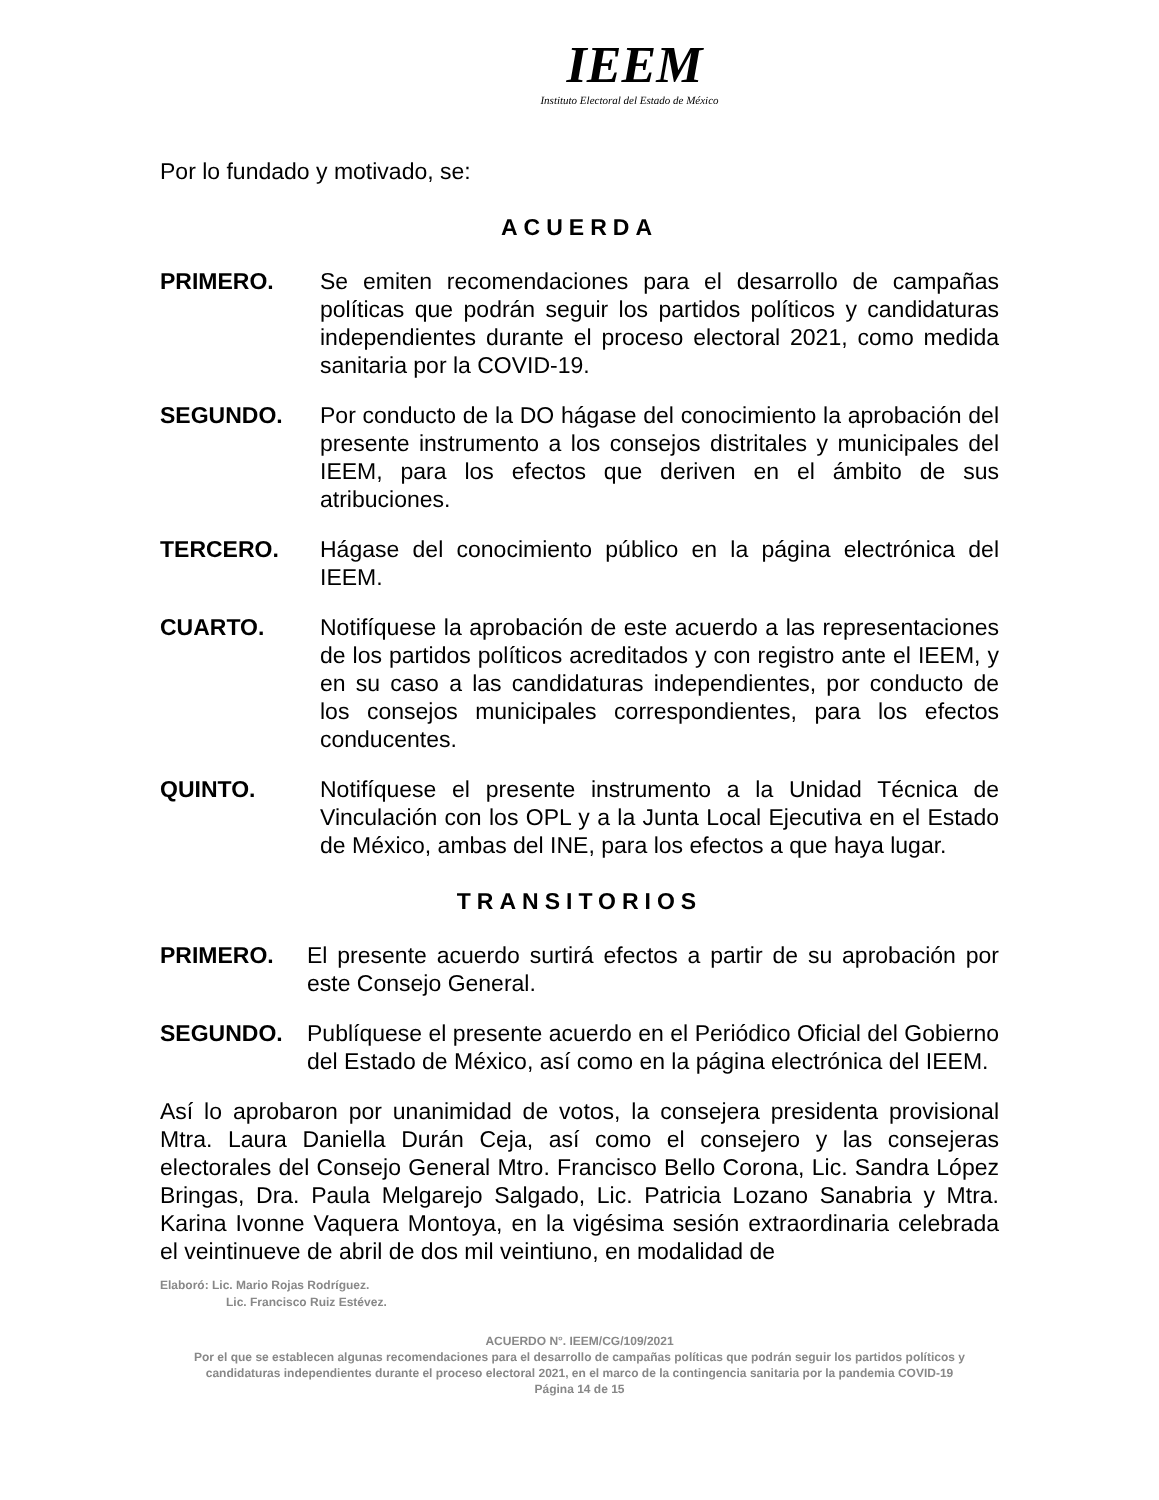IEEM
Instituto Electoral del Estado de México
Por lo fundado y motivado, se:
ACUERDA
PRIMERO. Se emiten recomendaciones para el desarrollo de campañas políticas que podrán seguir los partidos políticos y candidaturas independientes durante el proceso electoral 2021, como medida sanitaria por la COVID-19.
SEGUNDO. Por conducto de la DO hágase del conocimiento la aprobación del presente instrumento a los consejos distritales y municipales del IEEM, para los efectos que deriven en el ámbito de sus atribuciones.
TERCERO. Hágase del conocimiento público en la página electrónica del IEEM.
CUARTO. Notifíquese la aprobación de este acuerdo a las representaciones de los partidos políticos acreditados y con registro ante el IEEM, y en su caso a las candidaturas independientes, por conducto de los consejos municipales correspondientes, para los efectos conducentes.
QUINTO. Notifíquese el presente instrumento a la Unidad Técnica de Vinculación con los OPL y a la Junta Local Ejecutiva en el Estado de México, ambas del INE, para los efectos a que haya lugar.
TRANSITORIOS
PRIMERO. El presente acuerdo surtirá efectos a partir de su aprobación por este Consejo General.
SEGUNDO. Publíquese el presente acuerdo en el Periódico Oficial del Gobierno del Estado de México, así como en la página electrónica del IEEM.
Así lo aprobaron por unanimidad de votos, la consejera presidenta provisional Mtra. Laura Daniella Durán Ceja, así como el consejero y las consejeras electorales del Consejo General Mtro. Francisco Bello Corona, Lic. Sandra López Bringas, Dra. Paula Melgarejo Salgado, Lic. Patricia Lozano Sanabria y Mtra. Karina Ivonne Vaquera Montoya, en la vigésima sesión extraordinaria celebrada el veintinueve de abril de dos mil veintiuno, en modalidad de
Elaboró: Lic. Mario Rojas Rodríguez.
Lic. Francisco Ruiz Estévez.
ACUERDO N°. IEEM/CG/109/2021
Por el que se establecen algunas recomendaciones para el desarrollo de campañas políticas que podrán seguir los partidos políticos y candidaturas independientes durante el proceso electoral 2021, en el marco de la contingencia sanitaria por la pandemia COVID-19
Página 14 de 15